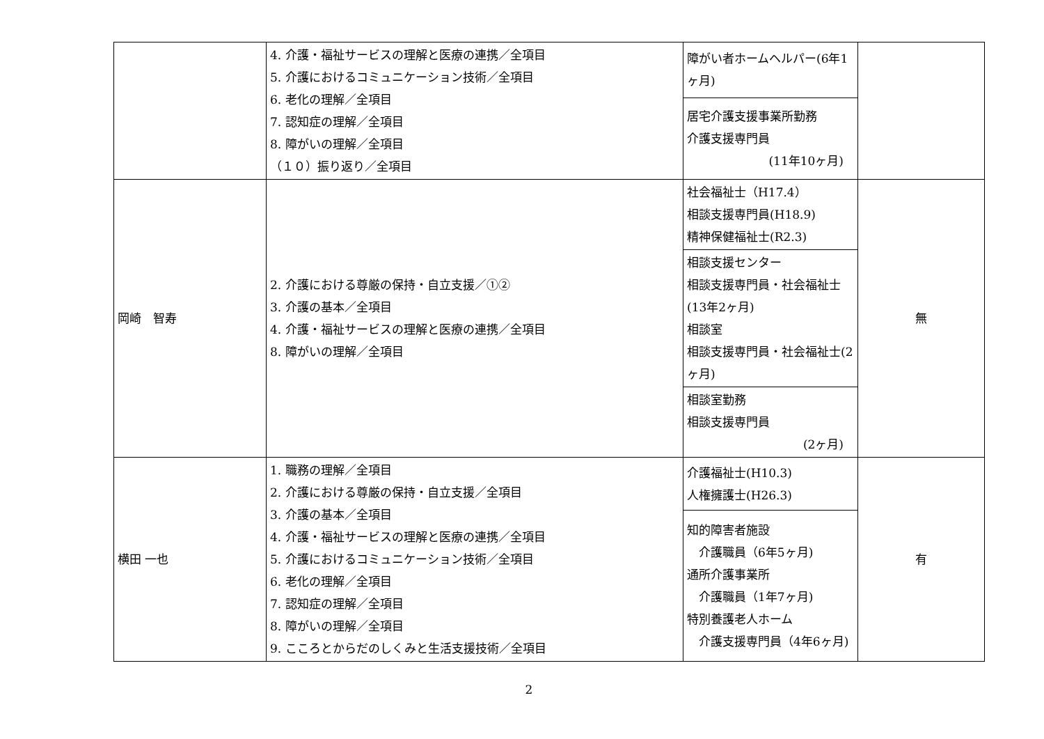| | 4. 介護・福祉サービスの理解と医療の連携／全項目 5. 介護におけるコミュニケーション技術／全項目 6. 老化の理解／全項目 7. 認知症の理解／全項目 8. 障がいの理解／全項目 （１０）振り返り／全項目 | 障がい者ホームヘルパー(6年1ヶ月) | |
| | | 居宅介護支援事業所勤務 介護支援専門員 (11年10ヶ月) | |
| 岡崎 智寿 | 2. 介護における尊厳の保持・自立支援／①② 3. 介護の基本／全項目 4. 介護・福祉サービスの理解と医療の連携／全項目 8. 障がいの理解／全項目 | 社会福祉士（H17.4） 相談支援専門員(H18.9) 精神保健福祉士(R2.3) | 無 |
| | | 相談支援センター 相談支援専門員・社会福祉士(13年2ヶ月) 相談室 相談支援専門員・社会福祉士(2ヶ月) | |
| | | 相談室勤務 相談支援専門員 (2ヶ月) | |
| 横田 一也 | 1. 職務の理解／全項目 2. 介護における尊厳の保持・自立支援／全項目 3. 介護の基本／全項目 4. 介護・福祉サービスの理解と医療の連携／全項目 5. 介護におけるコミュニケーション技術／全項目 6. 老化の理解／全項目 7. 認知症の理解／全項目 8. 障がいの理解／全項目 9. こころとからだのしくみと生活支援技術／全項目 | 介護福祉士(H10.3) 人権擁護士(H26.3) | 有 |
| | | 知的障害者施設 介護職員（6年5ヶ月) 通所介護事業所 介護職員（1年7ヶ月) 特別養護老人ホーム 介護支援専門員（4年6ヶ月) | |
2